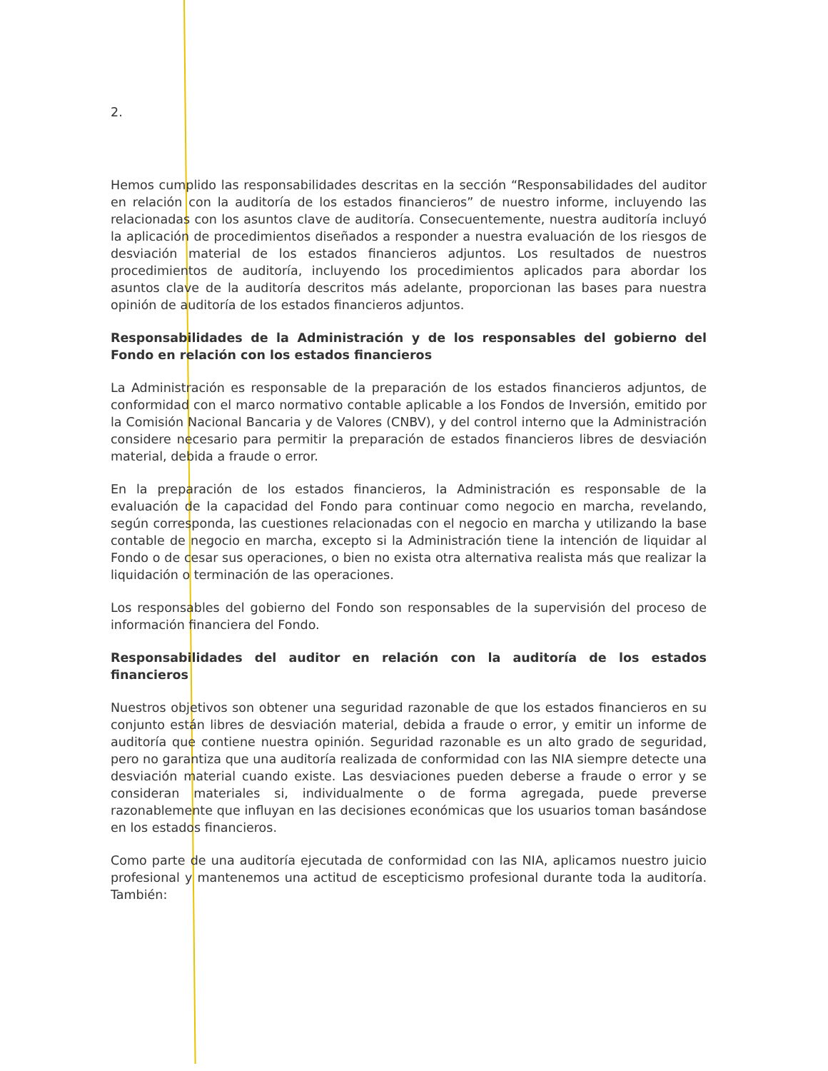2.
Hemos cumplido las responsabilidades descritas en la sección “Responsabilidades del auditor en relación con la auditoría de los estados financieros” de nuestro informe, incluyendo las relacionadas con los asuntos clave de auditoría. Consecuentemente, nuestra auditoría incluyó la aplicación de procedimientos diseñados a responder a nuestra evaluación de los riesgos de desviación material de los estados financieros adjuntos. Los resultados de nuestros procedimientos de auditoría, incluyendo los procedimientos aplicados para abordar los asuntos clave de la auditoría descritos más adelante, proporcionan las bases para nuestra opinión de auditoría de los estados financieros adjuntos.
Responsabilidades de la Administración y de los responsables del gobierno del Fondo en relación con los estados financieros
La Administración es responsable de la preparación de los estados financieros adjuntos, de conformidad con el marco normativo contable aplicable a los Fondos de Inversión, emitido por la Comisión Nacional Bancaria y de Valores (CNBV), y del control interno que la Administración considere necesario para permitir la preparación de estados financieros libres de desviación material, debida a fraude o error.
En la preparación de los estados financieros, la Administración es responsable de la evaluación de la capacidad del Fondo para continuar como negocio en marcha, revelando, según corresponda, las cuestiones relacionadas con el negocio en marcha y utilizando la base contable de negocio en marcha, excepto si la Administración tiene la intención de liquidar al Fondo o de cesar sus operaciones, o bien no exista otra alternativa realista más que realizar la liquidación o terminación de las operaciones.
Los responsables del gobierno del Fondo son responsables de la supervisión del proceso de información financiera del Fondo.
Responsabilidades del auditor en relación con la auditoría de los estados financieros
Nuestros objetivos son obtener una seguridad razonable de que los estados financieros en su conjunto están libres de desviación material, debida a fraude o error, y emitir un informe de auditoría que contiene nuestra opinión. Seguridad razonable es un alto grado de seguridad, pero no garantiza que una auditoría realizada de conformidad con las NIA siempre detecte una desviación material cuando existe. Las desviaciones pueden deberse a fraude o error y se consideran materiales si, individualmente o de forma agregada, puede preverse razonablemente que influyan en las decisiones económicas que los usuarios toman basándose en los estados financieros.
Como parte de una auditoría ejecutada de conformidad con las NIA, aplicamos nuestro juicio profesional y mantenemos una actitud de escepticismo profesional durante toda la auditoría. También: